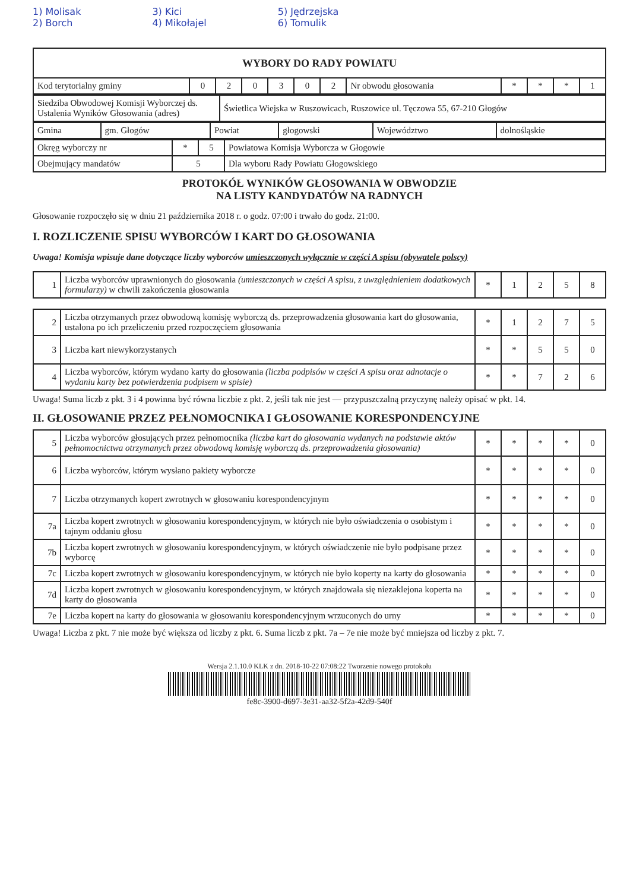1) Molisak
2) Borch
3) Kici
4) Mikołajel
5) Jędrzejska
6) Tomulik
| WYBORY DO RADY POWIATU | | | | | | | | | | | |
| Kod terytorialny gminy | 0 | 2 | 0 | 3 | 0 | 2 | Nr obwodu głosowania | * | * | * | 1 |
| Siedziba Obwodowej Komisji Wyborczej ds. Ustalenia Wyników Głosowania (adres) | Świetlica Wiejska w Ruszowicach, Ruszowice ul. Tęczowa 55, 67-210 Głogów |
| Gmina | gm. Głogów | Powiat | głogowski | Województwo | dolnośląskie |
| Okręg wyborczy nr | * | 5 | Powiatowa Komisja Wyborcza w Głogowie |
| Obejmujący mandatów | 5 | | Dla wyboru Rady Powiatu Głogowskiego |
PROTOKÓŁ WYNIKÓW GŁOSOWANIA W OBWODZIE
NA LISTY KANDYDATÓW NA RADNYCH
Głosowanie rozpoczęło się w dniu 21 października 2018 r. o godz. 07:00 i trwało do godz. 21:00.
I. ROZLICZENIE SPISU WYBORCÓW I KART DO GŁOSOWANIA
Uwaga! Komisja wpisuje dane dotyczące liczby wyborców umieszczonych wyłącznie w części A spisu (obywatele polscy)
| 1 | Liczba wyborców uprawnionych do głosowania (umieszczonych w części A spisu, z uwzględnieniem dodatkowych formularzy) w chwili zakończenia głosowania | * | 1 | 2 | 5 | 8 |
| 2 | Liczba otrzymanych przez obwodową komisję wyborczą ds. przeprowadzenia głosowania kart do głosowania, ustalona po ich przeliczeniu przed rozpoczęciem głosowania | * | 1 | 2 | 7 | 5 |
| 3 | Liczba kart niewykorzystanych | * | * | 5 | 5 | 0 |
| 4 | Liczba wyborców, którym wydano karty do głosowania (liczba podpisów w części A spisu oraz adnotacje o wydaniu karty bez potwierdzenia podpisem w spisie) | * | * | 7 | 2 | 6 |
Uwaga! Suma liczb z pkt. 3 i 4 powinna być równa liczbie z pkt. 2, jeśli tak nie jest — przypuszczalną przyczynę należy opisać w pkt. 14.
II. GŁOSOWANIE PRZEZ PEŁNOMOCNIKA I GŁOSOWANIE KORESPONDENCYJNE
| 5 | Liczba wyborców głosujących przez pełnomocnika (liczba kart do głosowania wydanych na podstawie aktów pełnomocnictwa otrzymanych przez obwodową komisję wyborczą ds. przeprowadzenia głosowania) | * | * | * | * | 0 |
| 6 | Liczba wyborców, którym wysłano pakiety wyborcze | * | * | * | * | 0 |
| 7 | Liczba otrzymanych kopert zwrotnych w głosowaniu korespondencyjnym | * | * | * | * | 0 |
| 7a | Liczba kopert zwrotnych w głosowaniu korespondencyjnym, w których nie było oświadczenia o osobistym i tajnym oddaniu głosu | * | * | * | * | 0 |
| 7b | Liczba kopert zwrotnych w głosowaniu korespondencyjnym, w których oświadczenie nie było podpisane przez wyborcę | * | * | * | * | 0 |
| 7c | Liczba kopert zwrotnych w głosowaniu korespondencyjnym, w których nie było koperty na karty do głosowania | * | * | * | * | 0 |
| 7d | Liczba kopert zwrotnych w głosowaniu korespondencyjnym, w których znajdowała się niezaklejona koperta na karty do głosowania | * | * | * | * | 0 |
| 7e | Liczba kopert na karty do głosowania w głosowaniu korespondencyjnym wrzuconych do urny | * | * | * | * | 0 |
Uwaga! Liczba z pkt. 7 nie może być większa od liczby z pkt. 6. Suma liczb z pkt. 7a – 7e nie może być mniejsza od liczby z pkt. 7.
Wersja 2.1.10.0 KLK z dn. 2018-10-22 07:08:22 Tworzenie nowego protokołu
fe8c-3900-d697-3e31-aa32-5f2a-42d9-540f